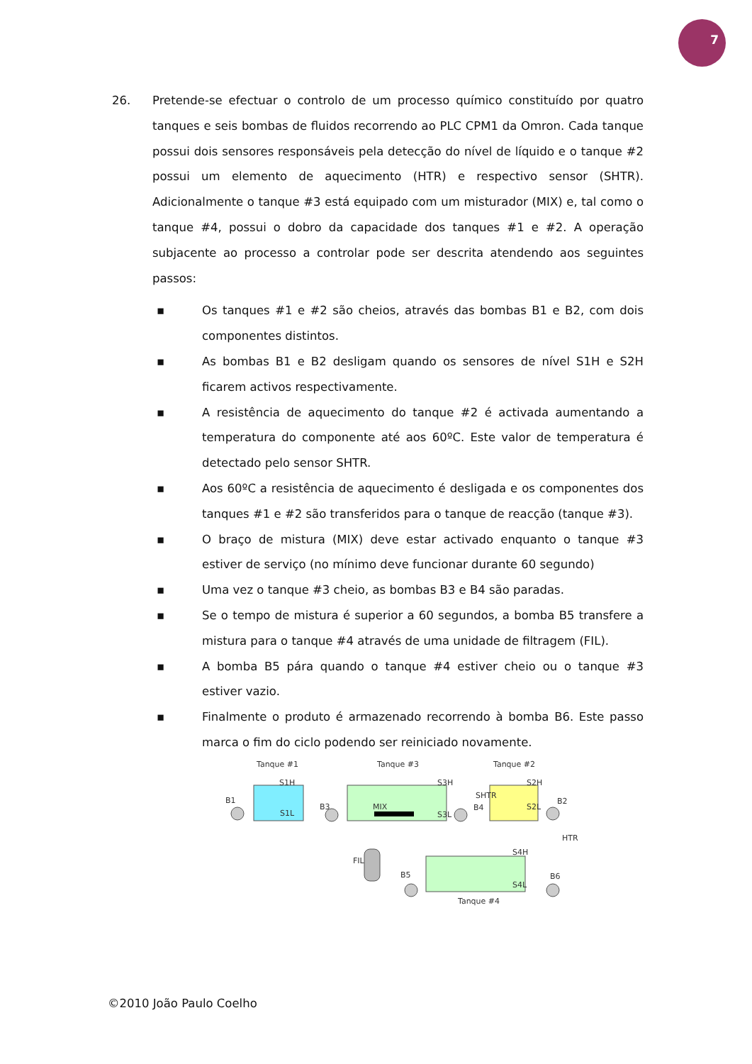7
26. Pretende-se efectuar o controlo de um processo químico constituído por quatro tanques e seis bombas de fluidos recorrendo ao PLC CPM1 da Omron. Cada tanque possui dois sensores responsáveis pela detecção do nível de líquido e o tanque #2 possui um elemento de aquecimento (HTR) e respectivo sensor (SHTR). Adicionalmente o tanque #3 está equipado com um misturador (MIX) e, tal como o tanque #4, possui o dobro da capacidade dos tanques #1 e #2. A operação subjacente ao processo a controlar pode ser descrita atendendo aos seguintes passos:
▪ Os tanques #1 e #2 são cheios, através das bombas B1 e B2, com dois componentes distintos.
▪ As bombas B1 e B2 desligam quando os sensores de nível S1H e S2H ficarem activos respectivamente.
▪ A resistência de aquecimento do tanque #2 é activada aumentando a temperatura do componente até aos 60ºC. Este valor de temperatura é detectado pelo sensor SHTR.
▪ Aos 60ºC a resistência de aquecimento é desligada e os componentes dos tanques #1 e #2 são transferidos para o tanque de reacção (tanque #3).
▪ O braço de mistura (MIX) deve estar activado enquanto o tanque #3 estiver de serviço (no mínimo deve funcionar durante 60 segundo)
▪ Uma vez o tanque #3 cheio, as bombas B3 e B4 são paradas.
▪ Se o tempo de mistura é superior a 60 segundos, a bomba B5 transfere a mistura para o tanque #4 através de uma unidade de filtragem (FIL).
▪ A bomba B5 pára quando o tanque #4 estiver cheio ou o tanque #3 estiver vazio.
▪ Finalmente o produto é armazenado recorrendo à bomba B6. Este passo marca o fim do ciclo podendo ser reiniciado novamente.
Tanque #1
Tanque #3
Tanque #2
S1H
S1L
B1
B3
MIX
S3H
S3L
SHTR
B4
S2H
S2L
B2
HTR
FIL
S4H
S4L
B5
B6
Tanque #4
©2010 João Paulo Coelho